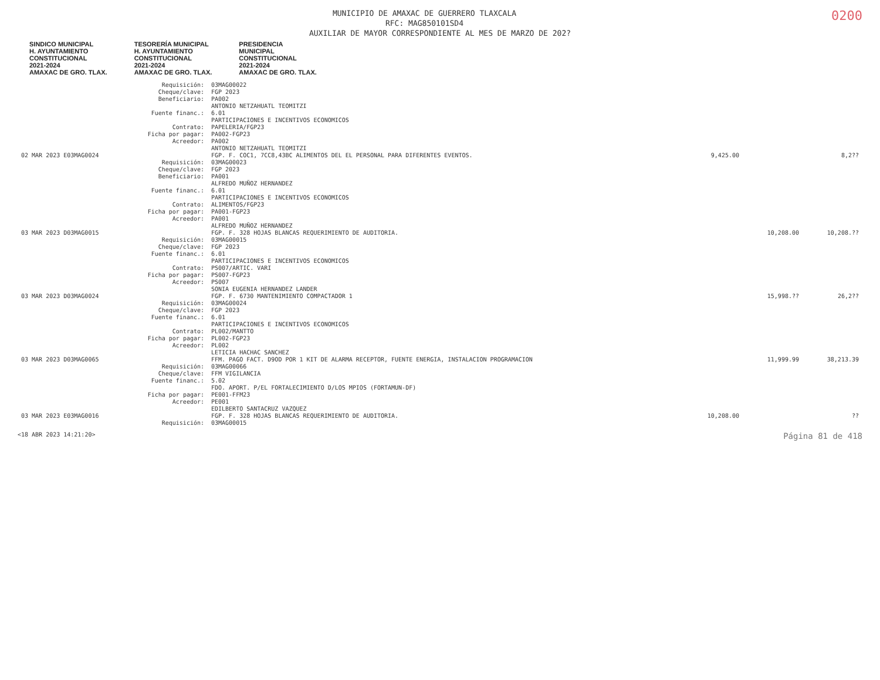0200
MUNICIPIO DE AMAXAC DE GUERRERO TLAXCALA
RFC: MAG850101SD4
AUXILIAR DE MAYOR CORRESPONDIENTE AL MES DE MARZO DE 202?
SINDICO MUNICIPAL
H. AYUNTAMIENTO
CONSTITUCIONAL
2021-2024
AMAXAC DE GRO. TLAX. TESORERÍA MUNICIPAL
H. AYUNTAMIENTO
CONSTITUCIONAL
2021-2024
AMAXAC DE GRO. TLAX. PRESIDENCIA
MUNICIPAL
CONSTITUCIONAL
2021-2024
AMAXAC DE GRO. TLAX.
| | Requisición: | 03MAG00022 | | | |
| | Cheque/clave: | FGP 2023 | | | |
| | Beneficiario: | PA002 ANTONIO NETZAHUATL TEOMITZI | | | |
| | Fuente financ.: | 6.01 PARTICIPACIONES E INCENTIVOS ECONOMICOS | | | |
| | Contrato: | PAPELERIA/FGP23 | | | |
| | Ficha por pagar: | PA002-FGP23 | | | |
| | Acreedor: | PA002 ANTONIO NETZAHUATL TEOMITZI | | | |
| 02 MAR 2023 E03MAG0024 | | FGP. F. COC1, 7CC8,43BC ALIMENTOS DEL EL PERSONAL PARA DIFERENTES EVENTOS. | 9,425.00 | | 8,2?? |
| | Requisición: | 03MAG00023 | | | |
| | Cheque/clave: | FGP 2023 | | | |
| | Beneficiario: | PA001 ALFREDO MUÑOZ HERNANDEZ | | | |
| | Fuente financ.: | 6.01 PARTICIPACIONES E INCENTIVOS ECONOMICOS | | | |
| | Contrato: | ALIMENTOS/FGP23 | | | |
| | Ficha por pagar: | PA001-FGP23 | | | |
| | Acreedor: | PA001 ALFREDO MUÑOZ HERNANDEZ | | | |
| 03 MAR 2023 D03MAG0015 | | FGP. F. 328 HOJAS BLANCAS REQUERIMIENTO DE AUDITORIA. | | 10,208.00 | 10,208.?? |
| | Requisición: | 03MAG00015 | | | |
| | Cheque/clave: | FGP 2023 | | | |
| | Fuente financ.: | 6.01 PARTICIPACIONES E INCENTIVOS ECONOMICOS | | | |
| | Contrato: | PS007/ARTIC. VARI | | | |
| | Ficha por pagar: | PS007-FGP23 | | | |
| | Acreedor: | PS007 SONIA EUGENIA HERNANDEZ LANDER | | | |
| 03 MAR 2023 D03MAG0024 | | FGP. F. 6730 MANTENIMIENTO COMPACTADOR 1 | | 15,998.?? | 26,2?? |
| | Requisición: | 03MAG00024 | | | |
| | Cheque/clave: | FGP 2023 | | | |
| | Fuente financ.: | 6.01 PARTICIPACIONES E INCENTIVOS ECONOMICOS | | | |
| | Contrato: | PL002/MANTTO | | | |
| | Ficha por pagar: | PL002-FGP23 | | | |
| | Acreedor: | PL002 LETICIA HACHAC SANCHEZ | | | |
| 03 MAR 2023 D03MAG0065 | | FFM. PAGO FACT. D9OD POR 1 KIT DE ALARMA RECEPTOR, FUENTE ENERGIA, INSTALACION PROGRAMACION | | 11,999.99 | 38,213.39 |
| | Requisición: | 03MAG00066 | | | |
| | Cheque/clave: | FFM VIGILANCIA | | | |
| | Fuente financ.: | 5.02 FDO. APORT. P/EL FORTALECIMIENTO D/LOS MPIOS (FORTAMUN-DF) | | | |
| | Ficha por pagar: | PE001-FFM23 | | | |
| | Acreedor: | PE001 EDILBERTO SANTACRUZ VAZQUEZ | | | |
| 03 MAR 2023 E03MAG0016 | | FGP. F. 328 HOJAS BLANCAS REQUERIMIENTO DE AUDITORIA. | 10,208.00 | | ?? |
| | Requisición: | 03MAG00015 | | | |
<18 ABR 2023 14:21:20> Página 81 de 418